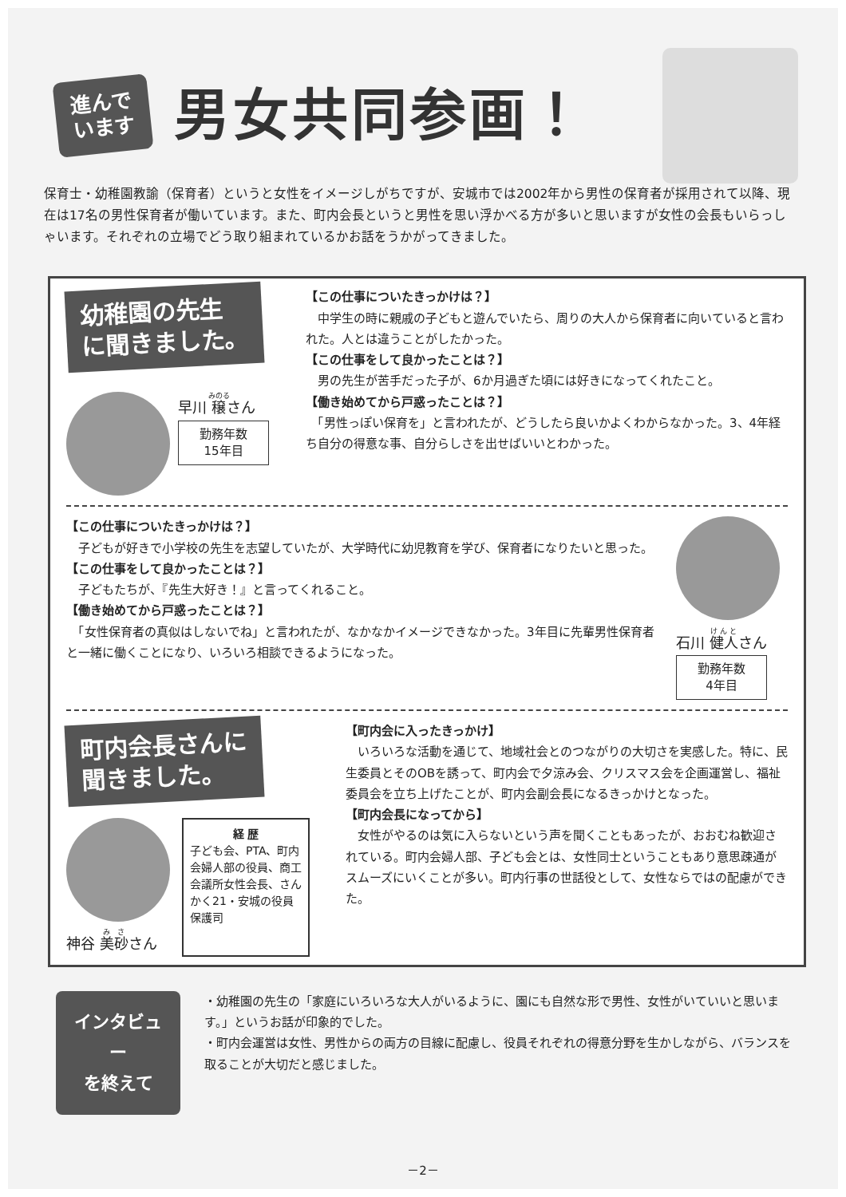進んで
います
男女共同参画！
保育士・幼稚園教諭（保育者）というと女性をイメージしがちですが、安城市では2002年から男性の保育者が採用されて以降、現在は17名の男性保育者が働いています。また、町内会長というと男性を思い浮かべる方が多いと思いますが女性の会長もいらっしゃいます。それぞれの立場でどう取り組まれているかお話をうかがってきました。
幼稚園の先生
に聞きました。
早川 穣さん
勤務年数
15年目
【この仕事についたきっかけは？】
　中学生の時に親戚の子どもと遊んでいたら、周りの大人から保育者に向いていると言われた。人とは違うことがしたかった。
【この仕事をして良かったことは？】
　男の先生が苦手だった子が、6か月過ぎた頃には好きになってくれたこと。
【働き始めてから戸惑ったことは？】
　「男性っぽい保育を」と言われたが、どうしたら良いかよくわからなかった。3、4年経ち自分の得意な事、自分らしさを出せばいいとわかった。
【この仕事についたきっかけは？】
　子どもが好きで小学校の先生を志望していたが、大学時代に幼児教育を学び、保育者になりたいと思った。
【この仕事をして良かったことは？】
　子どもたちが、『先生大好き！』と言ってくれること。
【働き始めてから戸惑ったことは？】
　「女性保育者の真似はしないでね」と言われたが、なかなかイメージできなかった。3年目に先輩男性保育者と一緒に働くことになり、いろいろ相談できるようになった。
石川 健人さん
勤務年数
4年目
町内会長さんに
聞きました。
神谷 美砂さん
経 歴
子ども会、PTA、町内会婦人部の役員、商工会議所女性会長、さんかく21・安城の役員 保護司
【町内会に入ったきっかけ】
　いろいろな活動を通じて、地域社会とのつながりの大切さを実感した。特に、民生委員とそのOBを誘って、町内会で夕涼み会、クリスマス会を企画運営し、福祉委員会を立ち上げたことが、町内会副会長になるきっかけとなった。
【町内会長になってから】
　女性がやるのは気に入らないという声を聞くこともあったが、おおむね歓迎されている。町内会婦人部、子ども会とは、女性同士ということもあり意思疎通がスムーズにいくことが多い。町内行事の世話役として、女性ならではの配慮ができた。
インタビュー
を終えて
・幼稚園の先生の「家庭にいろいろな大人がいるように、園にも自然な形で男性、女性がいていいと思います。」というお話が印象的でした。
・町内会運営は女性、男性からの両方の目線に配慮し、役員それぞれの得意分野を生かしながら、バランスを取ることが大切だと感じました。
－2－